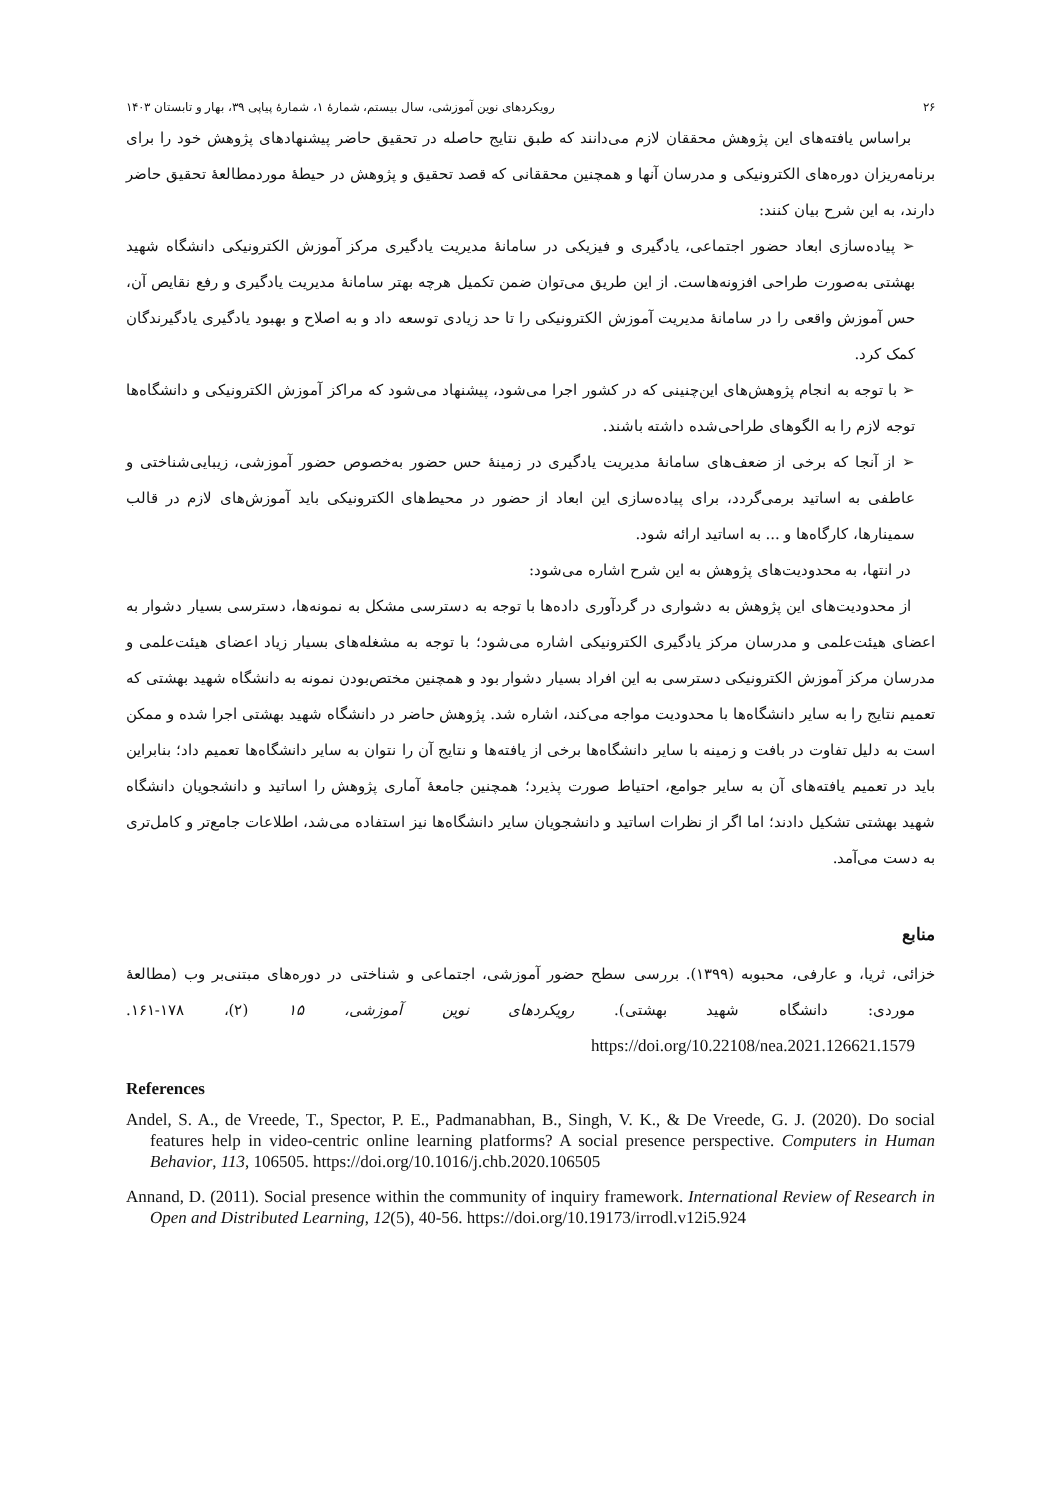۲۶ رویکردهای نوین آموزشی، سال بیستم، شمارهٔ ۱، شمارهٔ پیاپی ۳۹، بهار و تابستان ۱۴۰۳
براساس یافته‌های این پژوهش محققان لازم می‌دانند که طبق نتایج حاصله در تحقیق حاضر پیشنهادهای پژوهش خود را برای برنامه‌ریزان دوره‌های الکترونیکی و مدرسان آنها و همچنین محققانی که قصد تحقیق و پژوهش در حیطهٔ موردمطالعهٔ تحقیق حاضر دارند، به این شرح بیان کنند:
➢ پیاده‌سازی ابعاد حضور اجتماعی، یادگیری و فیزیکی در سامانهٔ مدیریت یادگیری مرکز آموزش الکترونیکی دانشگاه شهید بهشتی به‌صورت طراحی افزونه‌هاست. از این طریق می‌توان ضمن تکمیل هرچه بهتر سامانهٔ مدیریت یادگیری و رفع نقایص آن، حس آموزش واقعی را در سامانهٔ مدیریت آموزش الکترونیکی را تا حد زیادی توسعه داد و به اصلاح و بهبود یادگیری یادگیرندگان کمک کرد.
➢ با توجه به انجام پژوهش‌های این‌چنینی که در کشور اجرا می‌شود، پیشنهاد می‌شود که مراکز آموزش الکترونیکی و دانشگاه‌ها توجه لازم را به الگوهای طراحی‌شده داشته باشند.
➢ از آنجا که برخی از ضعف‌های سامانهٔ مدیریت یادگیری در زمینهٔ حس حضور به‌خصوص حضور آموزشی، زیبایی‌شناختی و عاطفی به اساتید برمی‌گردد، برای پیاده‌سازی این ابعاد از حضور در محیط‌های الکترونیکی باید آموزش‌های لازم در قالب سمینارها، کارگاه‌ها و ... به اساتید ارائه شود.
در انتها، به محدودیت‌های پژوهش به این شرح اشاره می‌شود:
از محدودیت‌های این پژوهش به دشواری در گردآوری داده‌ها با توجه به دسترسی مشکل به نمونه‌ها، دسترسی بسیار دشوار به اعضای هیئت‌علمی و مدرسان مرکز یادگیری الکترونیکی اشاره می‌شود؛ با توجه به مشغله‌های بسیار زیاد اعضای هیئت‌علمی و مدرسان مرکز آموزش الکترونیکی دسترسی به این افراد بسیار دشوار بود و همچنین مختص‌بودن نمونه به دانشگاه شهید بهشتی که تعمیم نتایج را به سایر دانشگاه‌ها با محدودیت مواجه می‌کند، اشاره شد. پژوهش حاضر در دانشگاه شهید بهشتی اجرا شده و ممکن است به دلیل تفاوت در بافت و زمینه با سایر دانشگاه‌ها برخی از یافته‌ها و نتایج آن را نتوان به سایر دانشگاه‌ها تعمیم داد؛ بنابراین باید در تعمیم یافته‌های آن به سایر جوامع، احتیاط صورت پذیرد؛ همچنین جامعهٔ آماری پژوهش را اساتید و دانشجویان دانشگاه شهید بهشتی تشکیل دادند؛ اما اگر از نظرات اساتید و دانشجویان سایر دانشگاه‌ها نیز استفاده می‌شد، اطلاعات جامع‌تر و کامل‌تری به دست می‌آمد.
منابع
خزائی، ثریا، و عارفی، محبوبه (۱۳۹۹). بررسی سطح حضور آموزشی، اجتماعی و شناختی در دوره‌های مبتنی‌بر وب (مطالعهٔ موردی: دانشگاه شهید بهشتی). رویکردهای نوین آموزشی، ۱۵ (۲)، ۱۷۸-۱۶۱. https://doi.org/10.22108/nea.2021.126621.1579
References
Andel, S. A., de Vreede, T., Spector, P. E., Padmanabhan, B., Singh, V. K., & De Vreede, G. J. (2020). Do social features help in video-centric online learning platforms? A social presence perspective. Computers in Human Behavior, 113, 106505. https://doi.org/10.1016/j.chb.2020.106505
Annand, D. (2011). Social presence within the community of inquiry framework. International Review of Research in Open and Distributed Learning, 12(5), 40-56. https://doi.org/10.19173/irrodl.v12i5.924